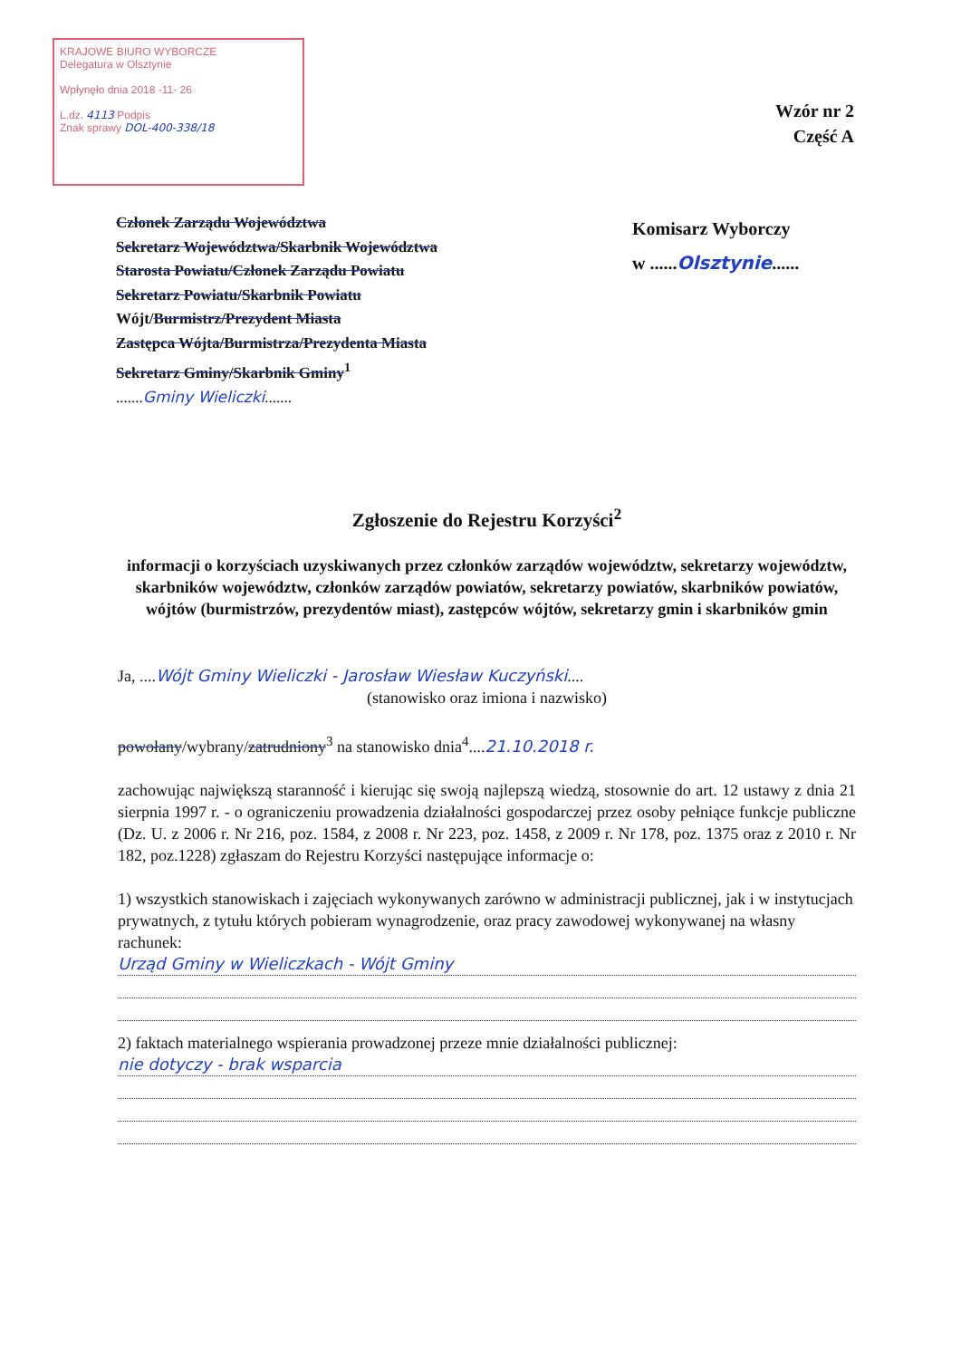KRAJOWE BIURO WYBORCZE
Delegatura w Olsztynie
Wpłynęło dnia 2018 -11- 26
L.dz. 4113 Podpis
Znak sprawy DOL-400-338/18
Wzór nr 2
Część A
Członek Zarządu Województwa
Sekretarz Województwa/Skarbnik Województwa
Starosta Powiatu/Członek Zarządu Powiatu
Sekretarz Powiatu/Skarbnik Powiatu
Wójt/Burmistrz/Prezydent Miasta
Zastępca Wójta/Burmistrza/Prezydenta Miasta
Sekretarz Gminy/Skarbnik Gminy<sup>1</sup>
.......Gminy Wieliczki.......
Komisarz Wyborczy
w ......Olsztynie......
Zgłoszenie do Rejestru Korzyści<sup>2</sup>
informacji o korzyściach uzyskiwanych przez członków zarządów województw, sekretarzy województw, skarbników województw, członków zarządów powiatów, sekretarzy powiatów, skarbników powiatów, wójtów (burmistrzów, prezydentów miast), zastępców wójtów, sekretarzy gmin i skarbników gmin
Ja, ....Wójt Gminy Wieliczki - Jarosław Wiesław Kuczyński....
(stanowisko oraz imiona i nazwisko)
powołany/wybrany/zatrudniony<sup>3</sup> na stanowisko dnia<sup>4</sup>....21.10.2018 r.
zachowując największą staranność i kierując się swoją najlepszą wiedzą, stosownie do art. 12 ustawy z dnia 21 sierpnia 1997 r. - o ograniczeniu prowadzenia działalności gospodarczej przez osoby pełniące funkcje publiczne (Dz. U. z 2006 r. Nr 216, poz. 1584, z 2008 r. Nr 223, poz. 1458, z 2009 r. Nr 178, poz. 1375 oraz z 2010 r. Nr 182, poz.1228) zgłaszam do Rejestru Korzyści następujące informacje o:
1) wszystkich stanowiskach i zajęciach wykonywanych zarówno w administracji publicznej, jak i w instytucjach prywatnych, z tytułu których pobieram wynagrodzenie, oraz pracy zawodowej wykonywanej na własny rachunek:
Urząd Gminy w Wieliczkach - Wójt Gminy
2) faktach materialnego wspierania prowadzonej przeze mnie działalności publicznej:
nie dotyczy - brak wsparcia